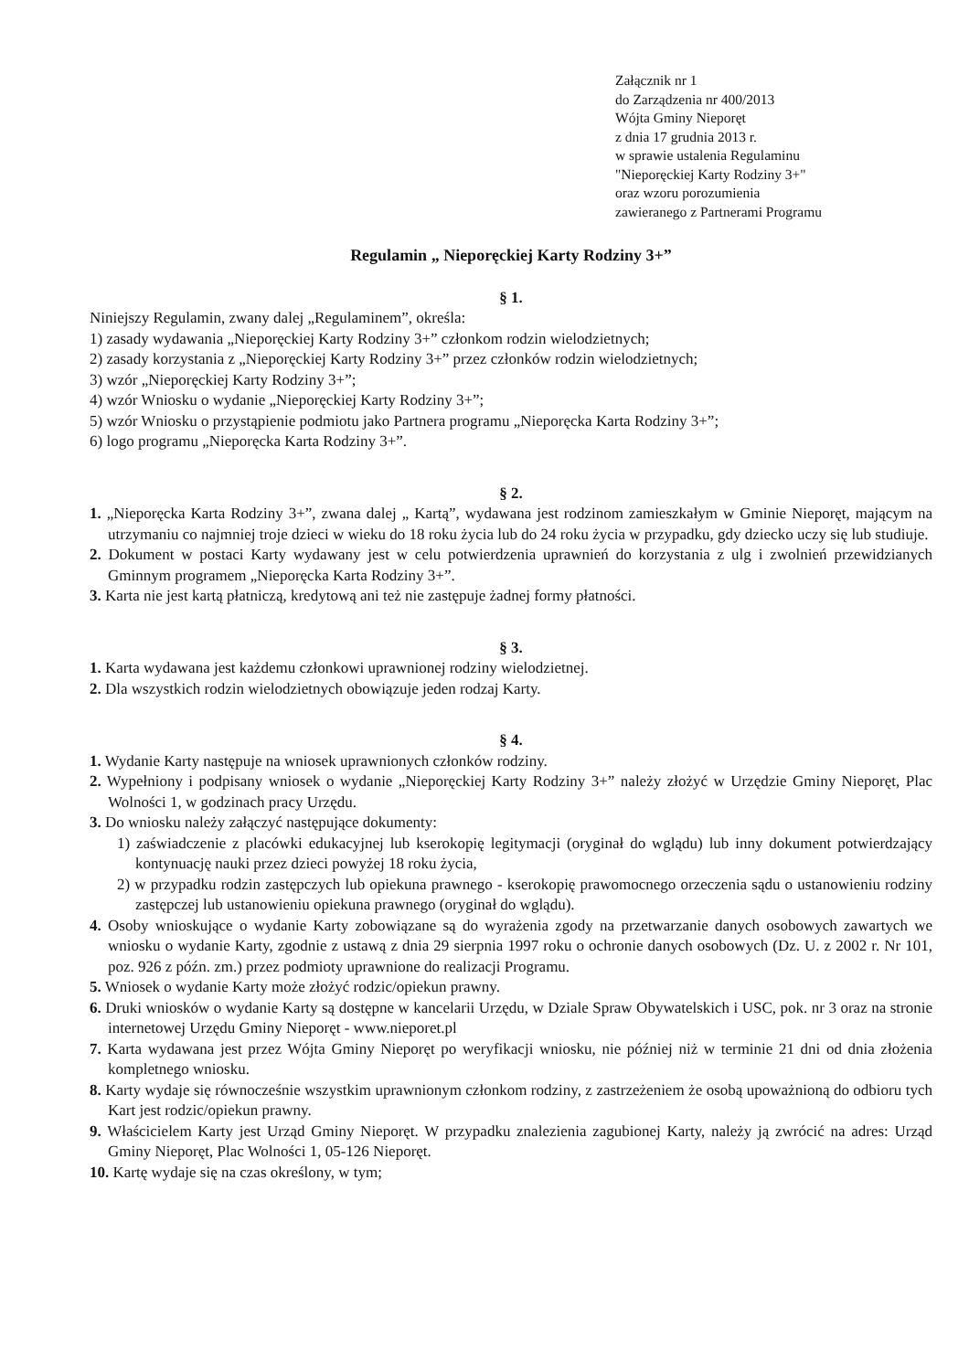Załącznik nr 1
do Zarządzenia nr 400/2013
Wójta Gminy Nieporęt
z dnia 17 grudnia 2013 r.
w sprawie ustalenia Regulaminu
"Nieporęckiej Karty Rodziny 3+"
oraz wzoru porozumienia
zawieranego z Partnerami Programu
Regulamin „ Nieporęckiej Karty Rodziny 3+”
§ 1.
Niniejszy Regulamin, zwany dalej „Regulaminem”, określa:
1) zasady wydawania „Nieporęckiej Karty Rodziny 3+” członkom rodzin wielodzietnych;
2) zasady korzystania z „Nieporęckiej Karty Rodziny 3+” przez członków rodzin wielodzietnych;
3) wzór „Nieporęckiej Karty Rodziny 3+”;
4) wzór Wniosku o wydanie „Nieporęckiej Karty Rodziny 3+”;
5) wzór Wniosku o przystąpienie podmiotu jako Partnera programu „Nieporęcka Karta Rodziny 3+”;
6) logo programu „Nieporęcka Karta Rodziny 3+”.
§ 2.
1. „Nieporęcka Karta Rodziny 3+”, zwana dalej „ Kartą”, wydawana jest rodzinom zamieszkałym w Gminie Nieporęt, mającym na utrzymaniu co najmniej troje dzieci w wieku do 18 roku życia lub do 24 roku życia w przypadku, gdy dziecko uczy się lub studiuje.
2. Dokument w postaci Karty wydawany jest w celu potwierdzenia uprawnień do korzystania z ulg i zwolnień przewidzianych Gminnym programem „Nieporęcka Karta Rodziny 3+”.
3. Karta nie jest kartą płatniczą, kredytową ani też nie zastępuje żadnej formy płatności.
§ 3.
1. Karta wydawana jest każdemu członkowi uprawnionej rodziny wielodzietnej.
2. Dla wszystkich rodzin wielodzietnych obowiązuje jeden rodzaj Karty.
§ 4.
1. Wydanie Karty następuje na wniosek uprawnionych członków rodziny.
2. Wypełniony i podpisany wniosek o wydanie „Nieporęckiej Karty Rodziny 3+” należy złożyć w Urzędzie Gminy Nieporęt, Plac Wolności 1, w godzinach pracy Urzędu.
3. Do wniosku należy załączyć następujące dokumenty:
1) zaświadczenie z placówki edukacyjnej lub kserokopię legitymacji (oryginał do wglądu) lub inny dokument potwierdzający kontynuację nauki przez dzieci powyżej 18 roku życia,
2) w przypadku rodzin zastępczych lub opiekuna prawnego - kserokopię prawomocnego orzeczenia sądu o ustanowieniu rodziny zastępczej lub ustanowieniu opiekuna prawnego (oryginał do wglądu).
4. Osoby wnioskujące o wydanie Karty zobowiązane są do wyrażenia zgody na przetwarzanie danych osobowych zawartych we wniosku o wydanie Karty, zgodnie z ustawą z dnia 29 sierpnia 1997 roku o ochronie danych osobowych (Dz. U. z 2002 r. Nr 101, poz. 926 z późn. zm.) przez podmioty uprawnione do realizacji Programu.
5. Wniosek o wydanie Karty może złożyć rodzic/opiekun prawny.
6. Druki wniosków o wydanie Karty są dostępne w kancelarii Urzędu, w Dziale Spraw Obywatelskich i USC, pok. nr 3 oraz na stronie internetowej Urzędu Gminy Nieporęt - www.nieporet.pl
7. Karta wydawana jest przez Wójta Gminy Nieporęt po weryfikacji wniosku, nie później niż w terminie 21 dni od dnia złożenia kompletnego wniosku.
8. Karty wydaje się równocześnie wszystkim uprawnionym członkom rodziny, z zastrzeżeniem że osobą upoważnioną do odbioru tych Kart jest rodzic/opiekun prawny.
9. Właścicielem Karty jest Urząd Gminy Nieporęt. W przypadku znalezienia zagubionej Karty, należy ją zwrócić na adres: Urząd Gminy Nieporęt, Plac Wolności 1, 05-126 Nieporęt.
10. Kartę wydaje się na czas określony, w tym;